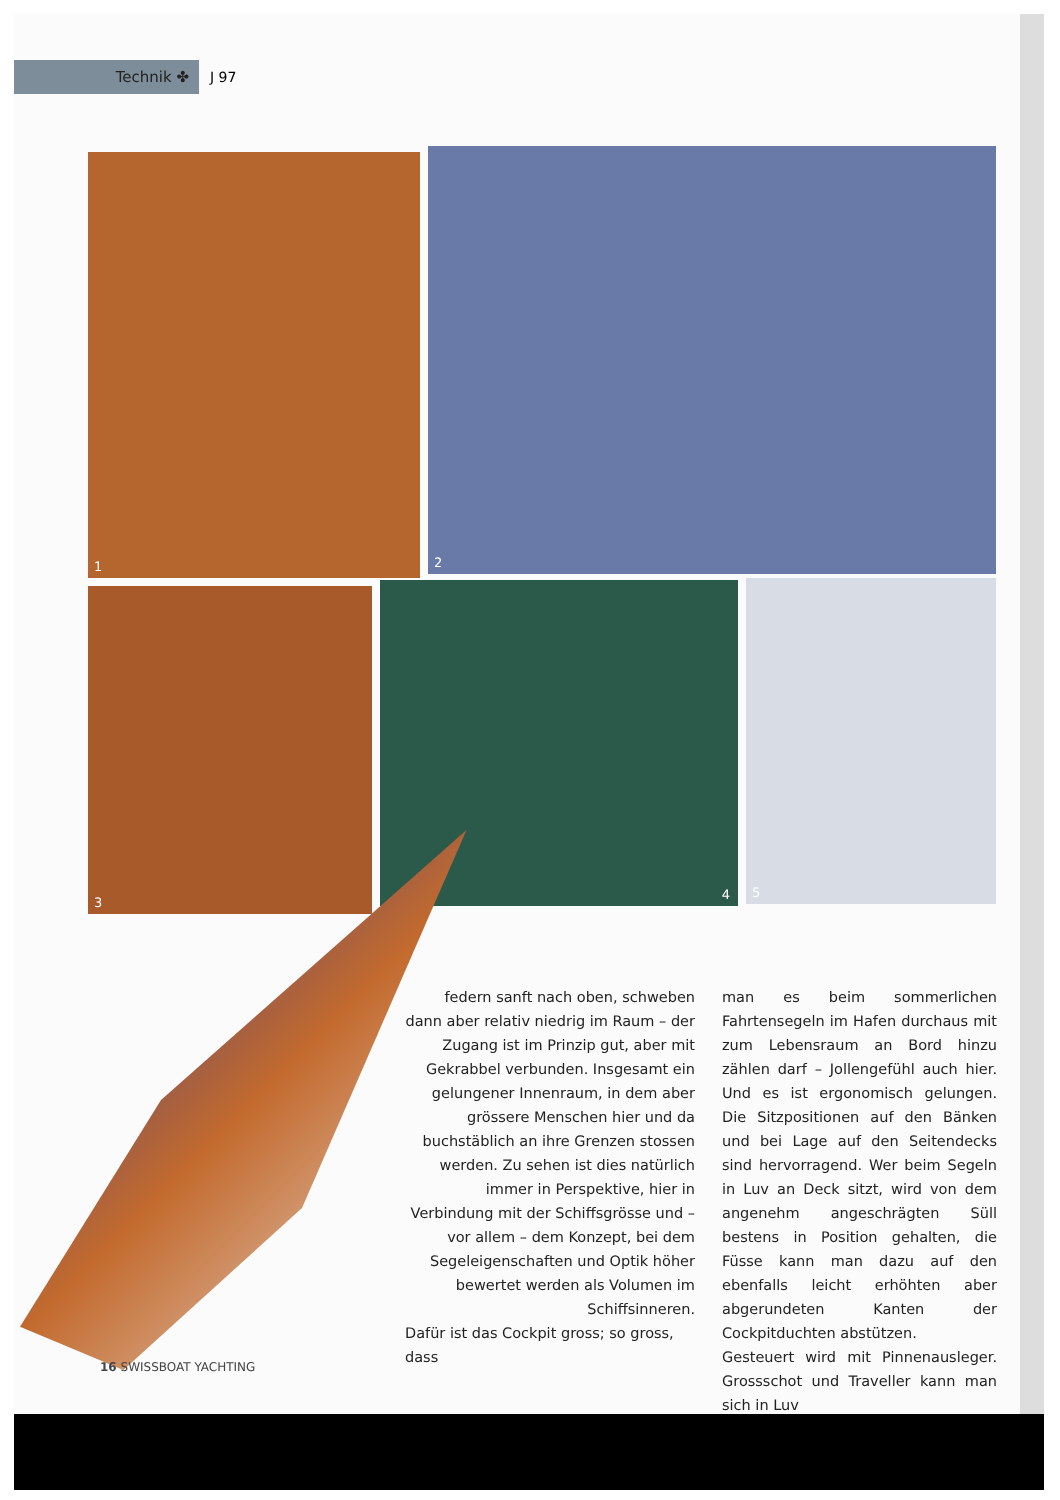Technik ✤ J 97
1 2
3 4 5
federn sanft nach oben, schweben dann aber relativ niedrig im Raum – der Zugang ist im Prinzip gut, aber mit Gekrabbel verbunden. Insgesamt ein gelungener Innenraum, in dem aber grössere Menschen hier und da buchstäblich an ihre Grenzen stossen werden. Zu sehen ist dies natürlich immer in Perspektive, hier in Verbindung mit der Schiffsgrösse und – vor allem – dem Konzept, bei dem Segeleigenschaften und Optik höher bewertet werden als Volumen im Schiffsinneren.
Dafür ist das Cockpit gross; so gross, dass
man es beim sommerlichen Fahrtensegeln im Hafen durchaus mit zum Lebensraum an Bord hinzu zählen darf – Jollengefühl auch hier. Und es ist ergonomisch gelungen. Die Sitzpositionen auf den Bänken und bei Lage auf den Seitendecks sind hervorragend. Wer beim Segeln in Luv an Deck sitzt, wird von dem angenehm angeschrägten Süll bestens in Position gehalten, die Füsse kann man dazu auf den ebenfalls leicht erhöhten aber abgerundeten Kanten der Cockpitduchten abstützen.
Gesteuert wird mit Pinnenausleger. Grossschot und Traveller kann man sich in Luv
16 SWISSBOAT YACHTING